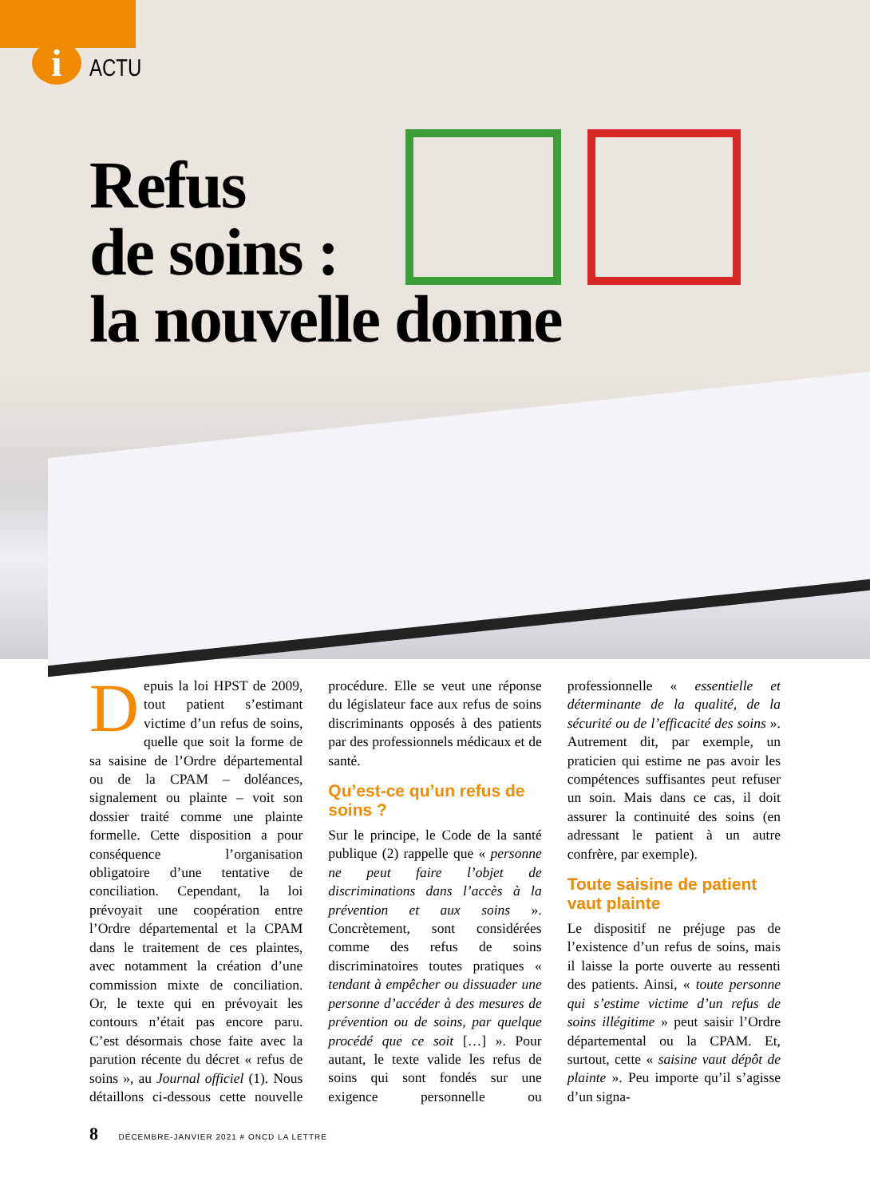i ACTU
Refus
de soins :
la nouvelle donne
Depuis la loi HPST de 2009, tout patient s’estimant victime d’un refus de soins, quelle que soit la forme de sa saisine de l’Ordre départemental ou de la CPAM – doléances, signalement ou plainte – voit son dossier traité comme une plainte formelle. Cette disposition a pour conséquence l’organisation obligatoire d’une tentative de conciliation. Cependant, la loi prévoyait une coopération entre l’Ordre départemental et la CPAM dans le traitement de ces plaintes, avec notamment la création d’une commission mixte de conciliation. Or, le texte qui en prévoyait les contours n’était pas encore paru. C’est désormais chose faite avec la parution récente du décret « refus de soins », au Journal officiel (1). Nous détaillons ci-dessous cette nouvelle procédure. Elle se veut une réponse du législateur face aux refus de soins discriminants opposés à des patients par des professionnels médicaux et de santé.
Qu’est-ce qu’un refus de soins ?
Sur le principe, le Code de la santé publique (2) rappelle que « personne ne peut faire l’objet de discriminations dans l’accès à la prévention et aux soins ». Concrètement, sont considérées comme des refus de soins discriminatoires toutes pratiques « tendant à empêcher ou dissuader une personne d’accéder à des mesures de prévention ou de soins, par quelque procédé que ce soit […] ». Pour autant, le texte valide les refus de soins qui sont fondés sur une exigence personnelle ou professionnelle « essentielle et déterminante de la qualité, de la sécurité ou de l’efficacité des soins ». Autrement dit, par exemple, un praticien qui estime ne pas avoir les compétences suffisantes peut refuser un soin. Mais dans ce cas, il doit assurer la continuité des soins (en adressant le patient à un autre confrère, par exemple).
Toute saisine de patient vaut plainte
Le dispositif ne préjuge pas de l’existence d’un refus de soins, mais il laisse la porte ouverte au ressenti des patients. Ainsi, « toute personne qui s’estime victime d’un refus de soins illégitime » peut saisir l’Ordre départemental ou la CPAM. Et, surtout, cette « saisine vaut dépôt de plainte ». Peu importe qu’il s’agisse d’un signa-
8 DÉCEMBRE-JANVIER 2021 # ONCD LA LETTRE